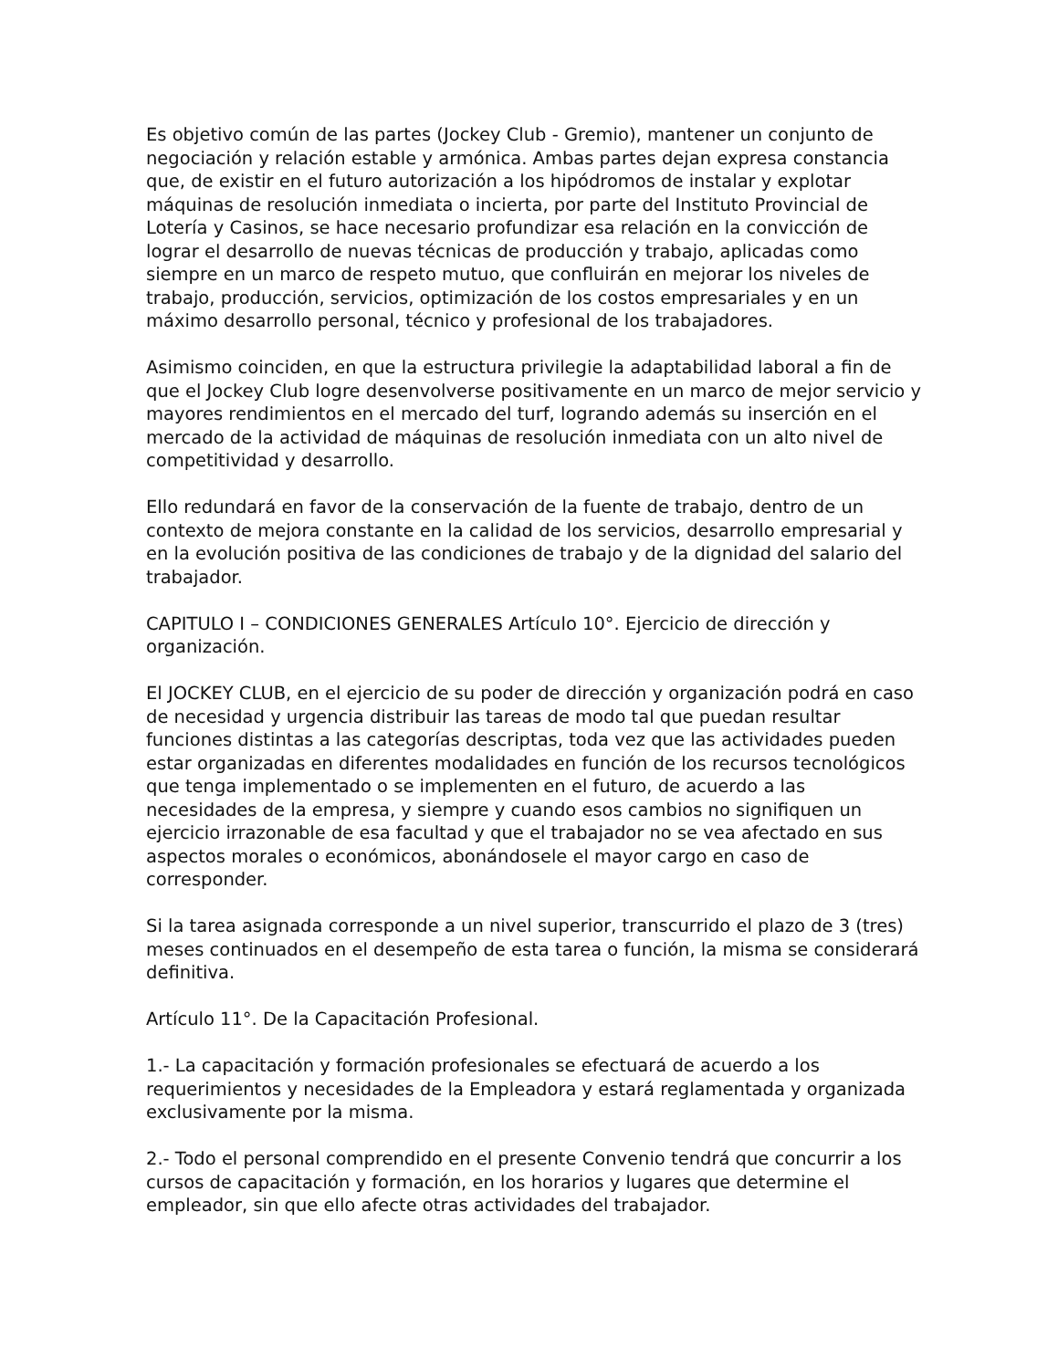Es objetivo común de las partes (Jockey Club - Gremio), mantener un conjunto de negociación y relación estable y armónica. Ambas partes dejan expresa constancia que, de existir en el futuro autorización a los hipódromos de instalar y explotar máquinas de resolución inmediata o incierta, por parte del Instituto Provincial de Lotería y Casinos, se hace necesario profundizar esa relación en la convicción de lograr el desarrollo de nuevas técnicas de producción y trabajo, aplicadas como siempre en un marco de respeto mutuo, que confluirán en mejorar los niveles de trabajo, producción, servicios, optimización de los costos empresariales y en un máximo desarrollo personal, técnico y profesional de los trabajadores.
Asimismo coinciden, en que la estructura privilegie la adaptabilidad laboral a fin de que el Jockey Club logre desenvolverse positivamente en un marco de mejor servicio y mayores rendimientos en el mercado del turf, logrando además su inserción en el mercado de la actividad de máquinas de resolución inmediata con un alto nivel de competitividad y desarrollo.
Ello redundará en favor de la conservación de la fuente de trabajo, dentro de un contexto de mejora constante en la calidad de los servicios, desarrollo empresarial y en la evolución positiva de las condiciones de trabajo y de la dignidad del salario del trabajador.
CAPITULO I – CONDICIONES GENERALES Artículo 10°. Ejercicio de dirección y organización.
El JOCKEY CLUB, en el ejercicio de su poder de dirección y organización podrá en caso de necesidad y urgencia distribuir las tareas de modo tal que puedan resultar funciones distintas a las categorías descriptas, toda vez que las actividades pueden estar organizadas en diferentes modalidades en función de los recursos tecnológicos que tenga implementado o se implementen en el futuro, de acuerdo a las necesidades de la empresa, y siempre y cuando esos cambios no signifiquen un ejercicio irrazonable de esa facultad y que el trabajador no se vea afectado en sus aspectos morales o económicos, abonándosele el mayor cargo en caso de corresponder.
Si la tarea asignada corresponde a un nivel superior, transcurrido el plazo de 3 (tres) meses continuados en el desempeño de esta tarea o función, la misma se considerará definitiva.
Artículo 11°. De la Capacitación Profesional.
1.- La capacitación y formación profesionales se efectuará de acuerdo a los requerimientos y necesidades de la Empleadora y estará reglamentada y organizada exclusivamente por la misma.
2.- Todo el personal comprendido en el presente Convenio tendrá que concurrir a los cursos de capacitación y formación, en los horarios y lugares que determine el empleador, sin que ello afecte otras actividades del trabajador.